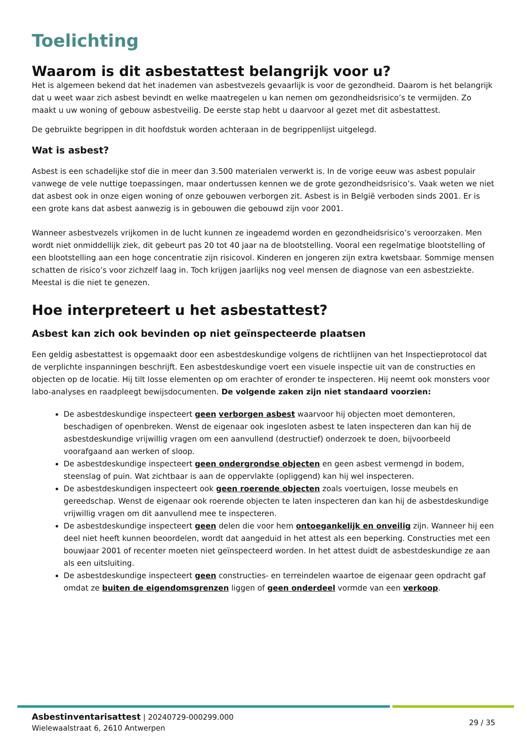Toelichting
Waarom is dit asbestattest belangrijk voor u?
Het is algemeen bekend dat het inademen van asbestvezels gevaarlijk is voor de gezondheid. Daarom is het belangrijk dat u weet waar zich asbest bevindt en welke maatregelen u kan nemen om gezondheidsrisico’s te vermijden. Zo maakt u uw woning of gebouw asbestveilig. De eerste stap hebt u daarvoor al gezet met dit asbestattest.
De gebruikte begrippen in dit hoofdstuk worden achteraan in de begrippenlijst uitgelegd.
Wat is asbest?
Asbest is een schadelijke stof die in meer dan 3.500 materialen verwerkt is. In de vorige eeuw was asbest populair vanwege de vele nuttige toepassingen, maar ondertussen kennen we de grote gezondheidsrisico’s. Vaak weten we niet dat asbest ook in onze eigen woning of onze gebouwen verborgen zit. Asbest is in België verboden sinds 2001. Er is een grote kans dat asbest aanwezig is in gebouwen die gebouwd zijn voor 2001.
Wanneer asbestvezels vrijkomen in de lucht kunnen ze ingeademd worden en gezondheidsrisico’s veroorzaken. Men wordt niet onmiddellijk ziek, dit gebeurt pas 20 tot 40 jaar na de blootstelling. Vooral een regelmatige blootstelling of een blootstelling aan een hoge concentratie zijn risicovol. Kinderen en jongeren zijn extra kwetsbaar. Sommige mensen schatten de risico’s voor zichzelf laag in. Toch krijgen jaarlijks nog veel mensen de diagnose van een asbestziekte. Meestal is die niet te genezen.
Hoe interpreteert u het asbestattest?
Asbest kan zich ook bevinden op niet geïnspecteerde plaatsen
Een geldig asbestattest is opgemaakt door een asbestdeskundige volgens de richtlijnen van het Inspectieprotocol dat de verplichte inspanningen beschrijft. Een asbestdeskundige voert een visuele inspectie uit van de constructies en objecten op de locatie. Hij tilt losse elementen op om erachter of eronder te inspecteren. Hij neemt ook monsters voor labo-analyses en raadpleegt bewijsdocumenten. De volgende zaken zijn niet standaard voorzien:
De asbestdeskundige inspecteert geen verborgen asbest waarvoor hij objecten moet demonteren, beschadigen of openbreken. Wenst de eigenaar ook ingesloten asbest te laten inspecteren dan kan hij de asbestdeskundige vrijwillig vragen om een aanvullend (destructief) onderzoek te doen, bijvoorbeeld voorafgaand aan werken of sloop.
De asbestdeskundige inspecteert geen ondergrondse objecten en geen asbest vermengd in bodem, steenslag of puin. Wat zichtbaar is aan de oppervlakte (opliggend) kan hij wel inspecteren.
De asbestdeskundigen inspecteert ook geen roerende objecten zoals voertuigen, losse meubels en gereedschap. Wenst de eigenaar ook roerende objecten te laten inspecteren dan kan hij de asbestdeskundige vrijwillig vragen om dit aanvullend mee te inspecteren.
De asbestdeskundige inspecteert geen delen die voor hem ontoegankelijk en onveilig zijn. Wanneer hij een deel niet heeft kunnen beoordelen, wordt dat aangeduid in het attest als een beperking. Constructies met een bouwjaar 2001 of recenter moeten niet geïnspecteerd worden. In het attest duidt de asbestdeskundige ze aan als een uitsluiting.
De asbestdeskundige inspecteert geen constructies- en terreindelen waartoe de eigenaar geen opdracht gaf omdat ze buiten de eigendomsgrenzen liggen of geen onderdeel vormde van een verkoop.
Asbestinventarisattest | 20240729-000299.000
Wielewaalstraat 6, 2610 Antwerpen
29 / 35